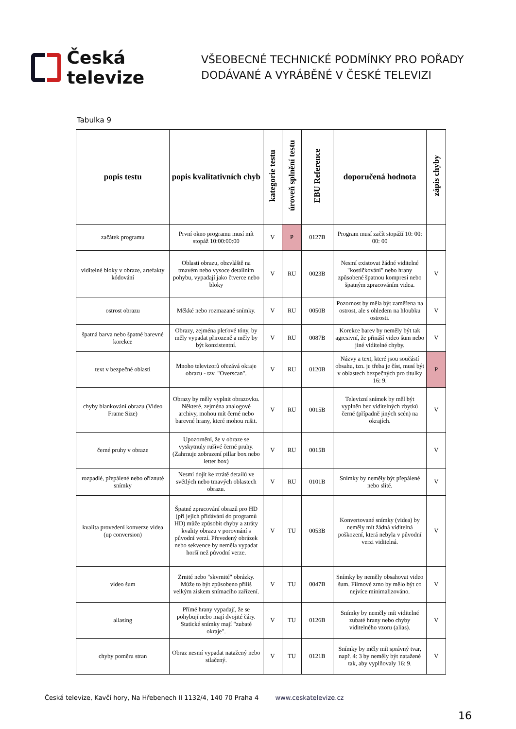Česká televize
VŠEOBECNÉ TECHNICKÉ PODMÍNKY PRO POŘADY
DODÁVANÉ A VYRÁBĚNÉ V ČESKÉ TELEVIZI
Tabulka 9
| popis testu | popis kvalitativních chyb | kategorie testu | úroveň splnění testu | EBU Reference | doporučená hodnota | zápis chyby |
| --- | --- | --- | --- | --- | --- | --- |
| začátek programu | První okno programu musí mít stopáž 10:00:00:00 | V | P | 0127B | Program musí začít stopáží 10: 00: 00: 00 | |
| viditelné bloky v obraze, artefakty kódování | Oblasti obrazu, obzvláště na tmavém nebo vysoce detailním pohybu, vypadají jako čtverce nebo bloky | V | RU | 0023B | Nesmí existovat žádné viditelné "kostičkování" nebo hrany způsobené špatnou kompresí nebo špatným zpracováním videa. | V |
| ostrost obrazu | Měkké nebo rozmazané snímky. | V | RU | 0050B | Pozornost by měla být zaměřena na ostrost, ale s ohledem na hloubku ostrosti. | V |
| špatná barva nebo špatné barevné korekce | Obrazy, zejména pleťové tóny, by měly vypadat přirozeně a měly by být konzistentní. | V | RU | 0087B | Korekce barev by neměly být tak agresivní, že přináší video šum nebo jiné viditelné chyby. | V |
| text v bezpečné oblasti | Mnoho televizorů ořezává okraje obrazu - tzv. "Overscan". | V | RU | 0120B | Názvy a text, které jsou součástí obsahu, tzn. je třeba je číst, musí být v oblastech bezpečných pro titulky 16: 9. | P |
| chyby blankování obrazu (Video Frame Size) | Obrazy by měly vyplnit obrazovku. Některé, zejména analogové archivy, mohou mít černé nebo barevné hrany, které mohou rušit. | V | RU | 0015B | Televizní snímek by měl být vyplněn bez viditelných zbytků černé (případně jiných scén) na okrajích. | V |
| černé pruhy v obraze | Upozornění, že v obraze se vyskytnuly rušivé černé pruhy. (Zahrnuje zobrazení pillar box nebo letter box) | V | RU | 0015B | | V |
| rozpadlé, přepálené nebo oříznuté snímky | Nesmí dojít ke ztrátě detailů ve světlých nebo tmavých oblastech obrazu. | V | RU | 0101B | Snímky by neměly být přepálené nebo slité. | V |
| kvalita provedení konverze videa (up conversion) | Špatné zpracování obrazů pro HD (při jejich přidávání do programů HD) může způsobit chyby a ztráty kvality obrazu v porovnání s původní verzí. Převedený obrázek nebo sekvence by neměla vypadat horší než původní verze. | V | TU | 0053B | Konvertované snímky (videa) by neměly mít žádná viditelná poškození, která nebyla v původní verzi viditelná. | V |
| video šum | Zrnité nebo "skvrnité" obrázky. Může to být způsobeno příliš velkým ziskem snímacího zařízení. | V | TU | 0047B | Snímky by neměly obsahovat video šum. Filmové zrno by mělo být co nejvíce minimalizováno. | V |
| aliasing | Přímé hrany vypadají, že se pohybují nebo mají dvojité čáry. Statické snímky mají "zubaté okraje". | V | TU | 0126B | Snímky by neměly mít viditelné zubaté hrany nebo chyby viditelného vzoru (alias). | V |
| chyby poměru stran | Obraz nesmí vypadat natažený nebo stlačený. | V | TU | 0121B | Snímky by měly mít správný tvar, např. 4: 3 by neměly být natažené tak, aby vyplňovaly 16: 9. | V |
Česká televize, Kavčí hory, Na Hřebenech II 1132/4, 140 70 Praha 4 www.ceskatelevize.cz
16